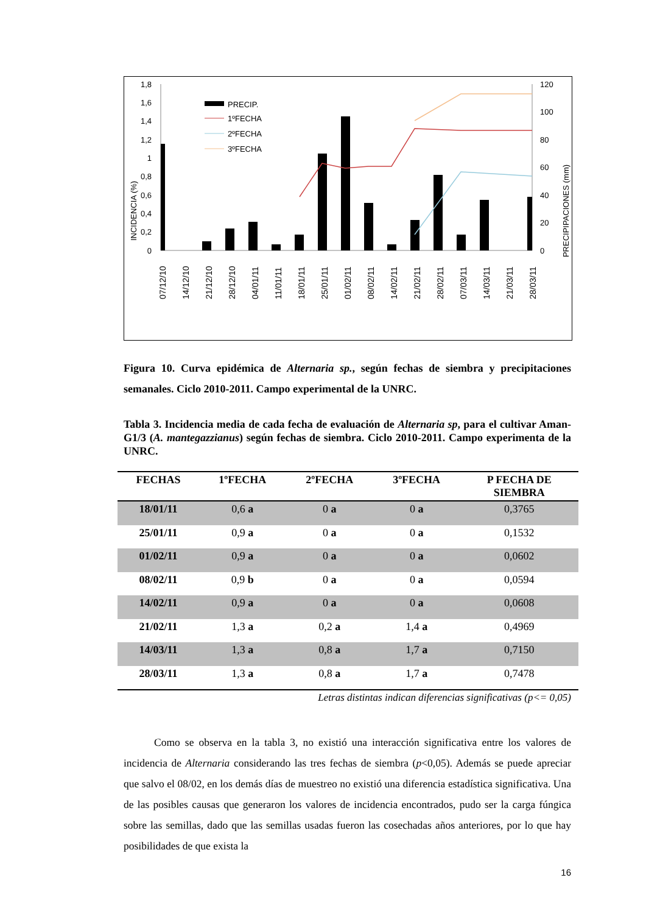INCIDENCIA (%)
PRECIPIPACIONES (mm)
1,8
1,6
1,4
1,2
1
0,8
0,6
0,4
0,2
0
120
100
80
60
40
20
0
PRECIP.
1ºFECHA
2ºFECHA
3ºFECHA
07/12/10
14/12/10
21/12/10
28/12/10
04/01/11
11/01/11
18/01/11
25/01/11
01/02/11
08/02/11
14/02/11
21/02/11
28/02/11
07/03/11
14/03/11
21/03/11
28/03/11
Figura 10. Curva epidémica de Alternaria sp., según fechas de siembra y precipitaciones semanales. Ciclo 2010-2011. Campo experimental de la UNRC.
Tabla 3. Incidencia media de cada fecha de evaluación de Alternaria sp, para el cultivar Aman-G1/3 (A. mantegazzianus) según fechas de siembra. Ciclo 2010-2011. Campo experimenta de la UNRC.
| FECHAS | 1ºFECHA | 2ºFECHA | 3ºFECHA | P FECHA DE SIEMBRA |
| --- | --- | --- | --- | --- |
| 18/01/11 | 0,6 a | 0 a | 0 a | 0,3765 |
| 25/01/11 | 0,9 a | 0 a | 0 a | 0,1532 |
| 01/02/11 | 0,9 a | 0 a | 0 a | 0,0602 |
| 08/02/11 | 0,9 b | 0 a | 0 a | 0,0594 |
| 14/02/11 | 0,9 a | 0 a | 0 a | 0,0608 |
| 21/02/11 | 1,3 a | 0,2 a | 1,4 a | 0,4969 |
| 14/03/11 | 1,3 a | 0,8 a | 1,7 a | 0,7150 |
| 28/03/11 | 1,3 a | 0,8 a | 1,7 a | 0,7478 |
Letras distintas indican diferencias significativas (p<= 0,05)
Como se observa en la tabla 3, no existió una interacción significativa entre los valores de incidencia de Alternaria considerando las tres fechas de siembra (p<0,05). Además se puede apreciar que salvo el 08/02, en los demás días de muestreo no existió una diferencia estadística significativa. Una de las posibles causas que generaron los valores de incidencia encontrados, pudo ser la carga fúngica sobre las semillas, dado que las semillas usadas fueron las cosechadas años anteriores, por lo que hay posibilidades de que exista la
16